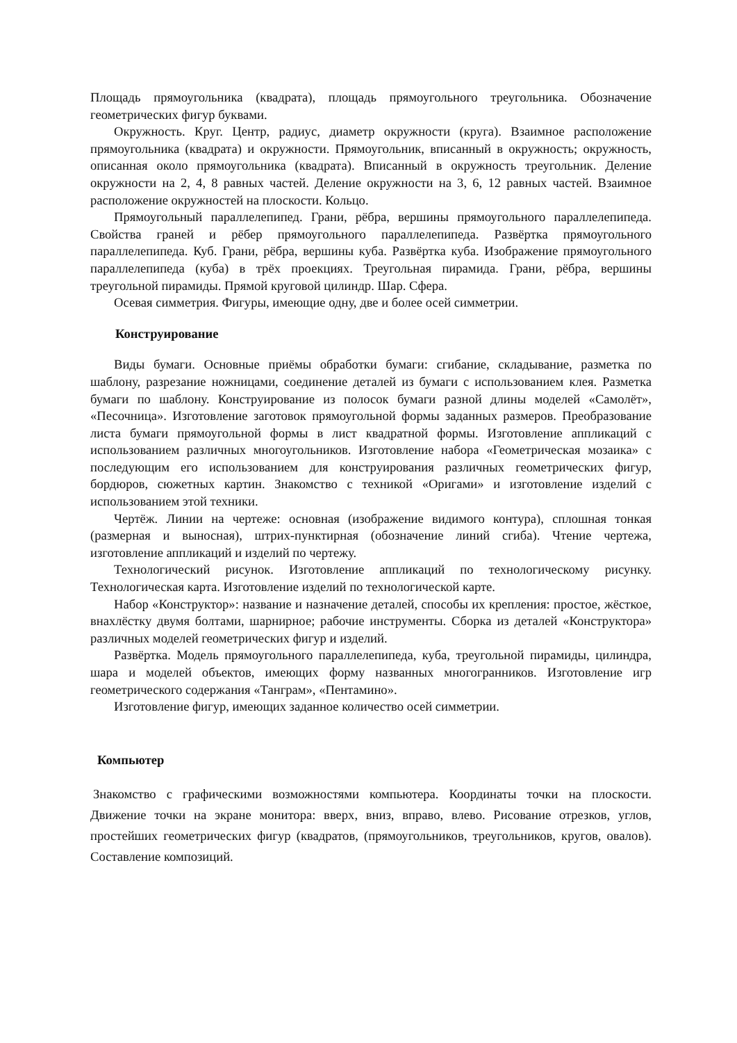Площадь прямоугольника (квадрата), площадь прямоугольного треугольника. Обозначение геометрических фигур буквами.
Окружность. Круг. Центр, радиус, диаметр окружности (круга). Взаимное расположение прямоугольника (квадрата) и окружности. Прямоугольник, вписанный в окружность; окружность, описанная около прямоугольника (квадрата). Вписанный в окружность треугольник. Деление окружности на 2, 4, 8 равных частей. Деление окружности на 3, 6, 12 равных частей. Взаимное расположение окружностей на плоскости. Кольцо.
Прямоугольный параллелепипед. Грани, рёбра, вершины прямоугольного параллелепипеда. Свойства граней и рёбер прямоугольного параллелепипеда. Развёртка прямоугольного параллелепипеда. Куб. Грани, рёбра, вершины куба. Развёртка куба. Изображение прямоугольного параллелепипеда (куба) в трёх проекциях. Треугольная пирамида. Грани, рёбра, вершины треугольной пирамиды. Прямой круговой цилиндр. Шар. Сфера.
Осевая симметрия. Фигуры, имеющие одну, две и более осей симметрии.
Конструирование
Виды бумаги. Основные приёмы обработки бумаги: сгибание, складывание, разметка по шаблону, разрезание ножницами, соединение деталей из бумаги с использованием клея. Разметка бумаги по шаблону. Конструирование из полосок бумаги разной длины моделей «Самолёт», «Песочница». Изготовление заготовок прямоугольной формы заданных размеров. Преобразование листа бумаги прямоугольной формы в лист квадратной формы. Изготовление аппликаций с использованием различных многоугольников. Изготовление набора «Геометрическая мозаика» с последующим его использованием для конструирования различных геометрических фигур, бордюров, сюжетных картин. Знакомство с техникой «Оригами» и изготовление изделий с использованием этой техники.
Чертёж. Линии на чертеже: основная (изображение видимого контура), сплошная тонкая (размерная и выносная), штрих-пунктирная (обозначение линий сгиба). Чтение чертежа, изготовление аппликаций и изделий по чертежу.
Технологический рисунок. Изготовление аппликаций по технологическому рисунку. Технологическая карта. Изготовление изделий по технологической карте.
Набор «Конструктор»: название и назначение деталей, способы их крепления: простое, жёсткое, внахлёстку двумя болтами, шарнирное; рабочие инструменты. Сборка из деталей «Конструктора» различных моделей геометрических фигур и изделий.
Развёртка. Модель прямоугольного параллелепипеда, куба, треугольной пирамиды, цилиндра, шара и моделей объектов, имеющих форму названных многогранников. Изготовление игр геометрического содержания «Танграм», «Пентамино».
Изготовление фигур, имеющих заданное количество осей симметрии.
Компьютер
Знакомство с графическими возможностями компьютера. Координаты точки на плоскости. Движение точки на экране монитора: вверх, вниз, вправо, влево. Рисование отрезков, углов, простейших геометрических фигур (квадратов, (прямоугольников, треугольников, кругов, овалов). Составление композиций.